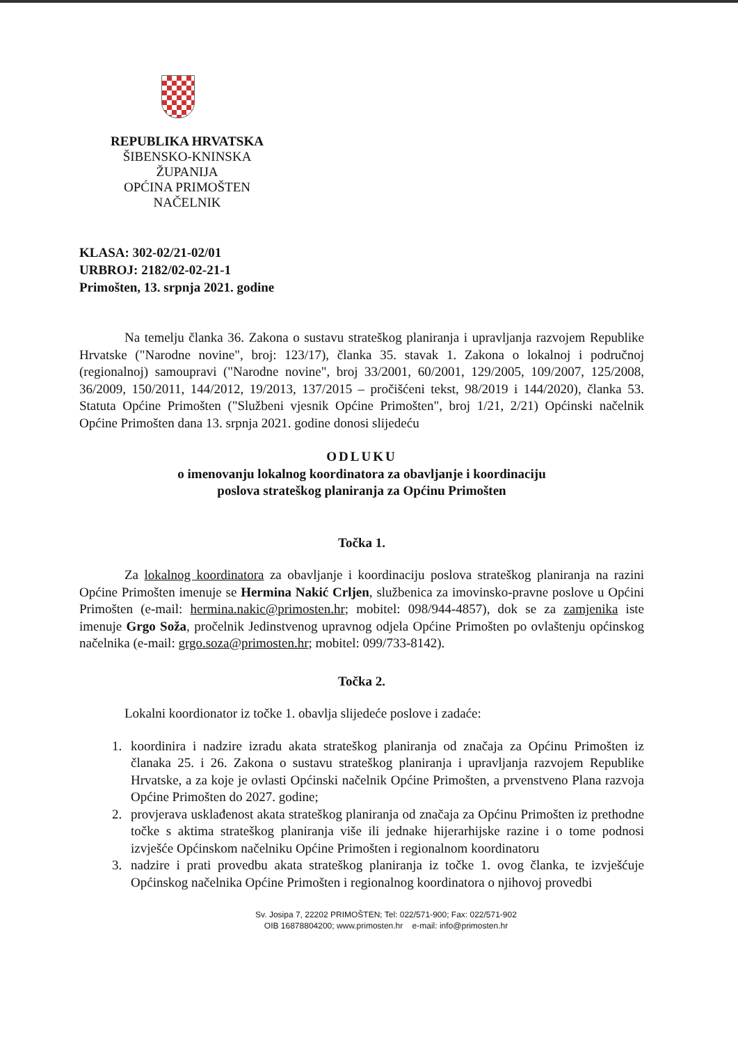REPUBLIKA HRVATSKA
ŠIBENSKO-KNINSKA ŽUPANIJA
OPĆINA PRIMOŠTEN
NAČELNIK
KLASA: 302-02/21-02/01
URBROJ: 2182/02-02-21-1
Primošten, 13. srpnja 2021. godine
Na temelju članka 36. Zakona o sustavu strateškog planiranja i upravljanja razvojem Republike Hrvatske ("Narodne novine", broj: 123/17), članka 35. stavak 1. Zakona o lokalnoj i područnoj (regionalnoj) samoupravi ("Narodne novine", broj 33/2001, 60/2001, 129/2005, 109/2007, 125/2008, 36/2009, 150/2011, 144/2012, 19/2013, 137/2015 – pročišćeni tekst, 98/2019 i 144/2020), članka 53. Statuta Općine Primošten ("Službeni vjesnik Općine Primošten", broj 1/21, 2/21) Općinski načelnik Općine Primošten dana 13. srpnja 2021. godine donosi slijedeću
ODLUKU
o imenovanju lokalnog koordinatora za obavljanje i koordinaciju
poslova strateškog planiranja za Općinu Primošten
Točka 1.
Za lokalnog koordinatora za obavljanje i koordinaciju poslova strateškog planiranja na razini Općine Primošten imenuje se Hermina Nakić Crljen, službenica za imovinsko-pravne poslove u Općini Primošten (e-mail: hermina.nakic@primosten.hr; mobitel: 098/944-4857), dok se za zamjenika iste imenuje Grgo Soža, pročelnik Jedinstvenog upravnog odjela Općine Primošten po ovlaštenju općinskog načelnika (e-mail: grgo.soza@primosten.hr; mobitel: 099/733-8142).
Točka 2.
Lokalni koordionator iz točke 1. obavlja slijedeće poslove i zadaće:
1. koordinira i nadzire izradu akata strateškog planiranja od značaja za Općinu Primošten iz članaka 25. i 26. Zakona o sustavu strateškog planiranja i upravljanja razvojem Republike Hrvatske, a za koje je ovlasti Općinski načelnik Općine Primošten, a prvenstveno Plana razvoja Općine Primošten do 2027. godine;
2. provjerava usklađenost akata strateškog planiranja od značaja za Općinu Primošten iz prethodne točke s aktima strateškog planiranja više ili jednake hijerarhijske razine i o tome podnosi izvješće Općinskom načelniku Općine Primošten i regionalnom koordinatoru
3. nadzire i prati provedbu akata strateškog planiranja iz točke 1. ovog članka, te izvješćuje Općinskog načelnika Općine Primošten i regionalnog koordinatora o njihovoj provedbi
Sv. Josipa 7, 22202 PRIMOŠTEN; Tel: 022/571-900; Fax: 022/571-902
OIB 16878804200; www.primosten.hr e-mail: info@primosten.hr